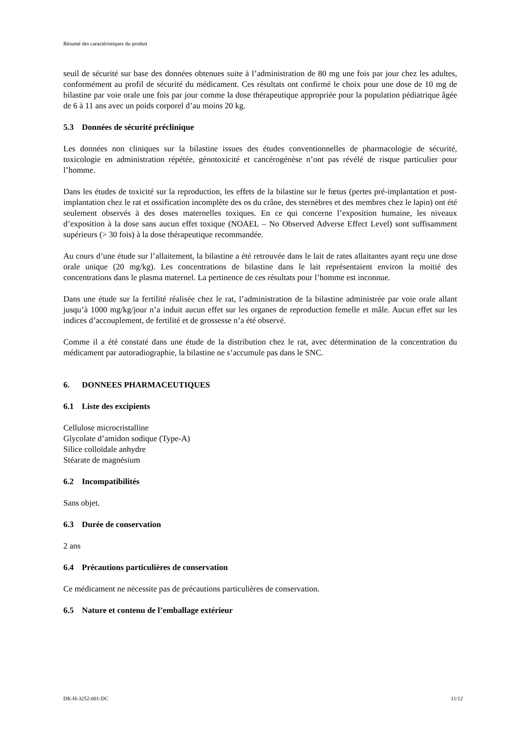Résumé des caractéristiques du produit
seuil de sécurité sur base des données obtenues suite à l’administration de 80 mg une fois par jour chez les adultes, conformément au profil de sécurité du médicament. Ces résultats ont confirmé le choix pour une dose de 10 mg de bilastine par voie orale une fois par jour comme la dose thérapeutique appropriée pour la population pédiatrique âgée de 6 à 11 ans avec un poids corporel d’au moins 20 kg.
5.3 Données de sécurité préclinique
Les données non cliniques sur la bilastine issues des études conventionnelles de pharmacologie de sécurité, toxicologie en administration répétée, génotoxicité et cancérogénèse n’ont pas révélé de risque particulier pour l’homme.
Dans les études de toxicité sur la reproduction, les effets de la bilastine sur le fœtus (pertes pré-implantation et post-implantation chez le rat et ossification incomplète des os du crâne, des sternèbres et des membres chez le lapin) ont été seulement observés à des doses maternelles toxiques. En ce qui concerne l’exposition humaine, les niveaux d’exposition à la dose sans aucun effet toxique (NOAEL – No Observed Adverse Effect Level) sont suffisamment supérieurs (> 30 fois) à la dose thérapeutique recommandée.
Au cours d’une étude sur l’allaitement, la bilastine a été retrouvée dans le lait de rates allaitantes ayant reçu une dose orale unique (20 mg/kg). Les concentrations de bilastine dans le lait représentaient environ la moitié des concentrations dans le plasma maternel. La pertinence de ces résultats pour l’homme est inconnue.
Dans une étude sur la fertilité réalisée chez le rat, l’administration de la bilastine administrée par voie orale allant jusqu’à 1000 mg/kg/jour n’a induit aucun effet sur les organes de reproduction femelle et mâle. Aucun effet sur les indices d’accouplement, de fertilité et de grossesse n’a été observé.
Comme il a été constaté dans une étude de la distribution chez le rat, avec détermination de la concentration du médicament par autoradiographie, la bilastine ne s’accumule pas dans le SNC.
6. DONNEES PHARMACEUTIQUES
6.1 Liste des excipients
Cellulose microcristalline
Glycolate d’amidon sodique (Type-A)
Silice colloïdale anhydre
Stéarate de magnésium
6.2 Incompatibilités
Sans objet.
6.3 Durée de conservation
2 ans
6.4 Précautions particulières de conservation
Ce médicament ne nécessite pas de précautions particulières de conservation.
6.5 Nature et contenu de l’emballage extérieur
DK-H-3252-001-DC 11/12